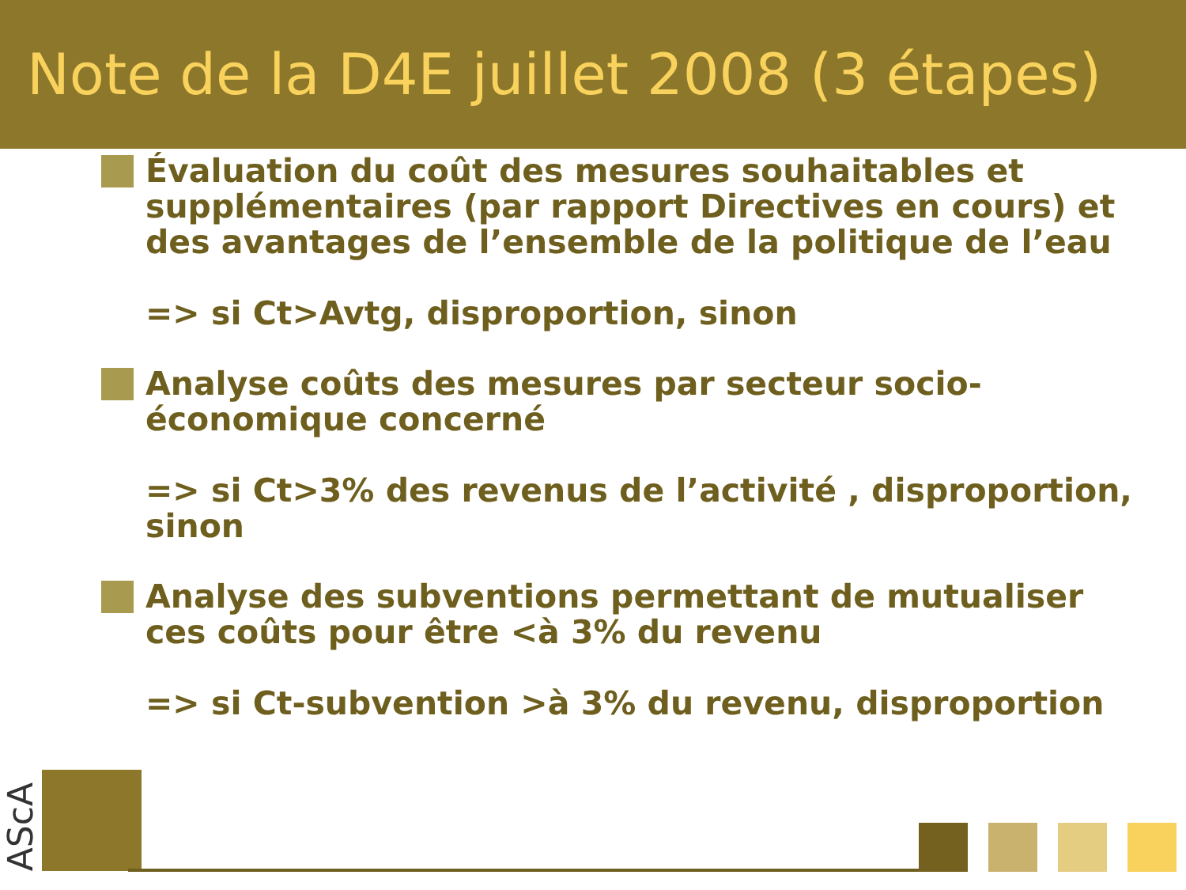Note de la D4E juillet 2008 (3 étapes)
Évaluation du coût des mesures souhaitables et supplémentaires (par rapport Directives en cours) et des avantages de l’ensemble de la politique de l’eau
=> si Ct>Avtg, disproportion, sinon
Analyse coûts des mesures par secteur socio-économique concerné
=> si Ct>3% des revenus de l’activité , disproportion, sinon
Analyse des subventions permettant de mutualiser ces coûts pour être <à 3% du revenu
=> si Ct-subvention >à 3% du revenu, disproportion
AScA